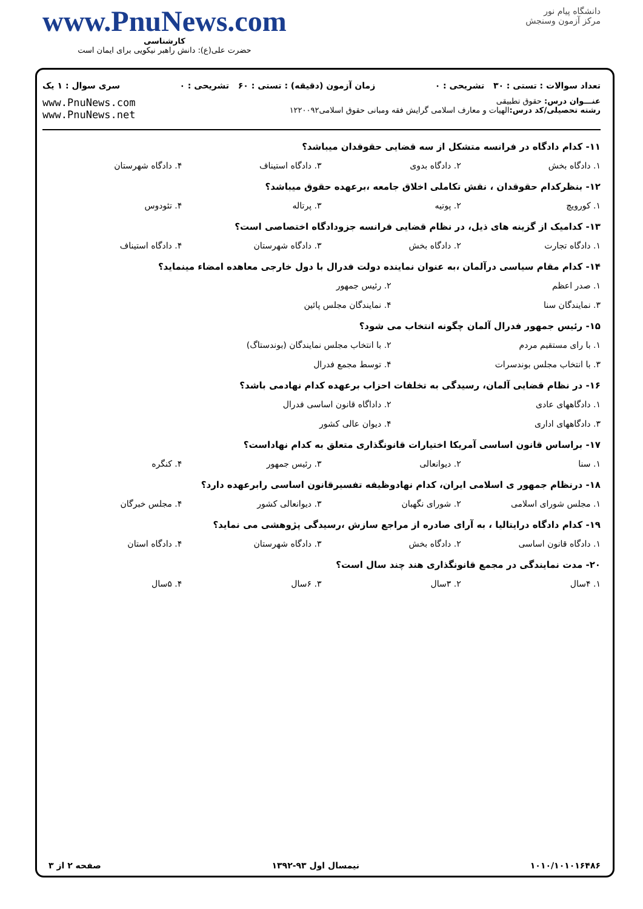www.PnuNews.com
کارشناسی
حضرت علی(ع): دانش راهبر نیکویی برای ایمان است
دانشگاه پیام نور
مرکز آزمون وسنجش
تعداد سوالات : تستی : ۳۰ تشریحی : ۰ زمان آزمون (دقیقه) : تستی : ۶۰ تشریحی : ۰ سری سوال : ۱ یک
عنـــوان درس: حقوق تطبیقی
رشته تحصیلی/کد درس: الهیات و معارف اسلامی گرایش فقه ومبانی حقوق اسلامی۱۲۲۰۰۹۲
www.PnuNews.com
www.PnuNews.net
۱۱- کدام دادگاه در فرانسه متشکل از سه قضایی حقوقدان میباشد؟
۱. دادگاه بخش ۲. دادگاه بدوی ۳. دادگاه استیناف ۴. دادگاه شهرستان
۱۲- بنظرکدام حقوقدان ، نقش تکاملی اخلاق جامعه ،برعهده حقوق میباشد؟
۱. کورویچ ۲. پوتیه ۳. پرتاله ۴. تئودوس
۱۳- کدامیک از گزینه های ذیل، در نظام قضایی فرانسه جزودادگاه اختصاصی است؟
۱. دادگاه تجارت ۲. دادگاه بخش ۳. دادگاه شهرستان ۴. دادگاه استیناف
۱۴- کدام مقام سیاسی درآلمان ،به عنوان نماینده دولت فدرال با دول خارجی معاهده امضاء مینماید؟
۱. صدر اعظم ۲. رئیس جمهور ۳. نمایندگان سنا ۴. نمایندگان مجلس پائین
۱۵- رئیس جمهور فدرال آلمان چگونه انتخاب می شود؟
۱. با رای مستقیم مردم ۲. با انتخاب مجلس نمایندگان (بوندستاگ) ۳. با انتخاب مجلس بوندسرات ۴. توسط مجمع فدرال
۱۶- در نظام قضایی آلمان، رسیدگی به تخلفات احزاب برعهده کدام نهادمی باشد؟
۱. دادگاههای عادی ۲. داداگاه قانون اساسی فدرال ۳. دادگاههای اداری ۴. دیوان عالی کشور
۱۷- براساس قانون اساسی آمریکا اختیارات قانونگذاری متعلق به کدام نهاداست؟
۱. سنا ۲. دیوانعالی ۳. رئیس جمهور ۴. کنگره
۱۸- درنظام جمهور ی اسلامی ایران، کدام نهادوظیفه تفسیرقانون اساسی رابرعهده دارد؟
۱. مجلس شورای اسلامی ۲. شورای نگهبان ۳. دیوانعالی کشور ۴. مجلس خبرگان
۱۹- کدام دادگاه درایتالیا ، به آرای صادره از مراجع سازش ،رسیدگی پژوهشی می نماید؟
۱. دادگاه قانون اساسی ۲. دادگاه بخش ۳. دادگاه شهرستان ۴. دادگاه استان
۲۰- مدت نمایندگی در مجمع قانونگذاری هند چند سال است؟
۱. ۴سال ۲. ۳سال ۳. ۶سال ۴. ۵سال
۱۰۱۰/۱۰۱۰۱۶۴۸۶ نیمسال اول ۹۳-۱۳۹۲ صفحه ۲ از ۳